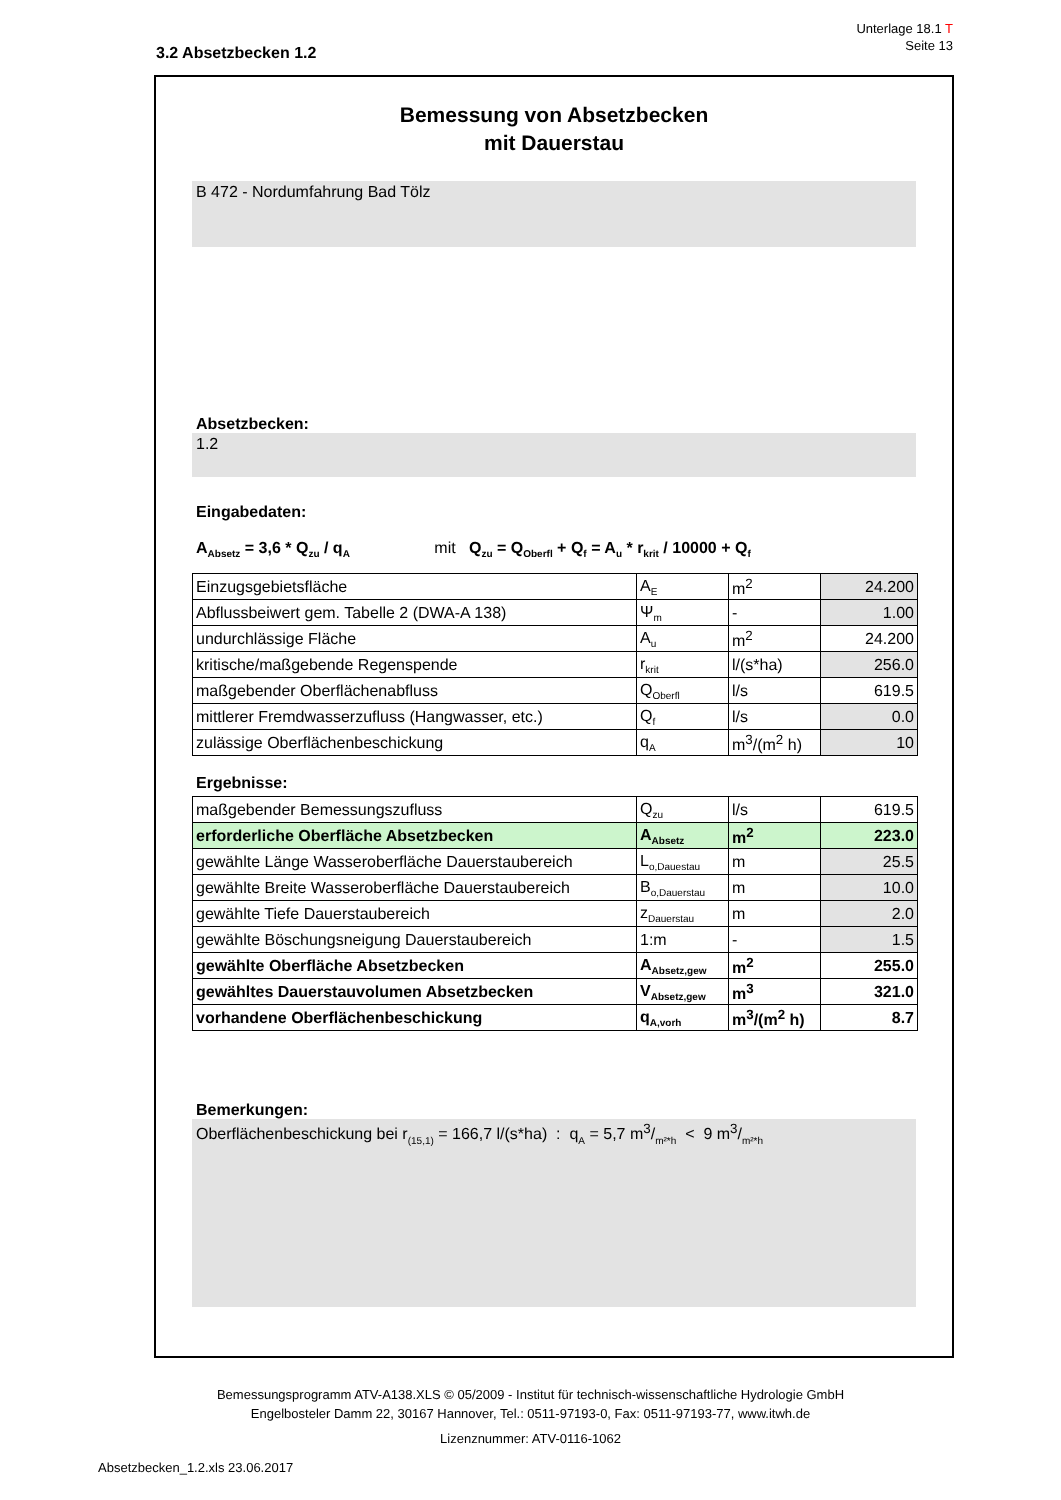Unterlage 18.1 T
Seite 13
3.2 Absetzbecken 1.2
Bemessung von Absetzbecken
mit Dauerstau
B 472 - Nordumfahrung Bad Tölz
Absetzbecken:
1.2
Eingabedaten:
A<sub>Absetz</sub> = 3,6 * Q<sub>zu</sub> / q<sub>A</sub> mit Q<sub>zu</sub> = Q<sub>Oberfl</sub> + Q<sub>f</sub> = A<sub>u</sub> * r<sub>krit</sub> / 10000 + Q<sub>f</sub>
| Einzugsgebietsfläche | A<sub>E</sub> | m<sup>2</sup> | 24.200 |
| Abflussbeiwert gem. Tabelle 2 (DWA-A 138) | Ψ<sub>m</sub> | - | 1.00 |
| undurchlässige Fläche | A<sub>u</sub> | m<sup>2</sup> | 24.200 |
| kritische/maßgebende Regenspende | r<sub>krit</sub> | l/(s*ha) | 256.0 |
| maßgebender Oberflächenabfluss | Q<sub>Oberfl</sub> | l/s | 619.5 |
| mittlerer Fremdwasserzufluss (Hangwasser, etc.) | Q<sub>f</sub> | l/s | 0.0 |
| zulässige Oberflächenbeschickung | q<sub>A</sub> | m<sup>3</sup>/(m<sup>2</sup> h) | 10 |
Ergebnisse:
| maßgebender Bemessungszufluss | Q<sub>zu</sub> | l/s | 619.5 |
| erforderliche Oberfläche Absetzbecken | A<sub>Absetz</sub> | m<sup>2</sup> | 223.0 |
| gewählte Länge Wasseroberfläche Dauerstaubereich | L<sub>o,Dauestau</sub> | m | 25.5 |
| gewählte Breite Wasseroberfläche Dauerstaubereich | B<sub>o,Dauerstau</sub> | m | 10.0 |
| gewählte Tiefe Dauerstaubereich | z<sub>Dauerstau</sub> | m | 2.0 |
| gewählte Böschungsneigung Dauerstaubereich | 1:m | - | 1.5 |
| gewählte Oberfläche Absetzbecken | A<sub>Absetz,gew</sub> | m<sup>2</sup> | 255.0 |
| gewähltes Dauerstauvolumen Absetzbecken | V<sub>Absetz,gew</sub> | m<sup>3</sup> | 321.0 |
| vorhandene Oberflächenbeschickung | q<sub>A,vorh</sub> | m<sup>3</sup>/(m<sup>2</sup> h) | 8.7 |
Bemerkungen:
Oberflächenbeschickung bei r<sub>(15,1)</sub> = 166,7 l/(s*ha) : q<sub>A</sub> = 5,7 m3/m²*h < 9 m3/m²*h
Bemessungsprogramm ATV-A138.XLS © 05/2009 - Institut für technisch-wissenschaftliche Hydrologie GmbH
Engelbosteler Damm 22, 30167 Hannover, Tel.: 0511-97193-0, Fax: 0511-97193-77, www.itwh.de
Lizenznummer: ATV-0116-1062
Absetzbecken_1.2.xls 23.06.2017